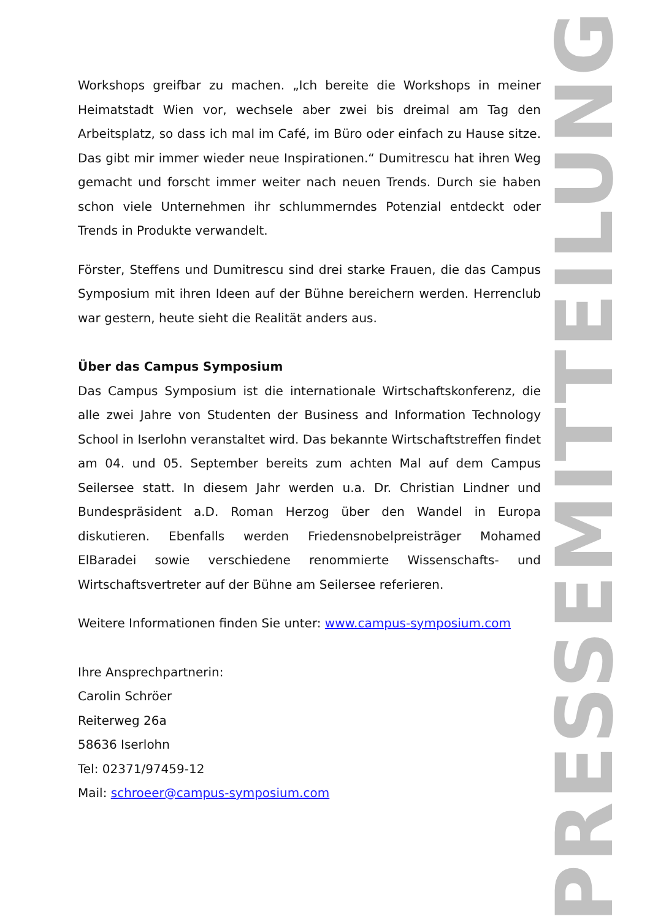Workshops greifbar zu machen. „Ich bereite die Workshops in meiner Heimatstadt Wien vor, wechsele aber zwei bis dreimal am Tag den Arbeitsplatz, so dass ich mal im Café, im Büro oder einfach zu Hause sitze. Das gibt mir immer wieder neue Inspirationen.“ Dumitrescu hat ihren Weg gemacht und forscht immer weiter nach neuen Trends. Durch sie haben schon viele Unternehmen ihr schlummerndes Potenzial entdeckt oder Trends in Produkte verwandelt.
Förster, Steffens und Dumitrescu sind drei starke Frauen, die das Campus Symposium mit ihren Ideen auf der Bühne bereichern werden. Herrenclub war gestern, heute sieht die Realität anders aus.
Über das Campus Symposium
Das Campus Symposium ist die internationale Wirtschaftskonferenz, die alle zwei Jahre von Studenten der Business and Information Technology School in Iserlohn veranstaltet wird. Das bekannte Wirtschaftstreffen findet am 04. und 05. September bereits zum achten Mal auf dem Campus Seilersee statt. In diesem Jahr werden u.a. Dr. Christian Lindner und Bundespräsident a.D. Roman Herzog über den Wandel in Europa diskutieren. Ebenfalls werden Friedensnobelpreisträger Mohamed ElBaradei sowie verschiedene renommierte Wissenschafts- und Wirtschaftsvertreter auf der Bühne am Seilersee referieren.
Weitere Informationen finden Sie unter: www.campus-symposium.com
Ihre Ansprechpartnerin:
Carolin Schröer
Reiterweg 26a
58636 Iserlohn
Tel: 02371/97459-12
Mail: schroeer@campus-symposium.com
PRESSEMITTEILUNG